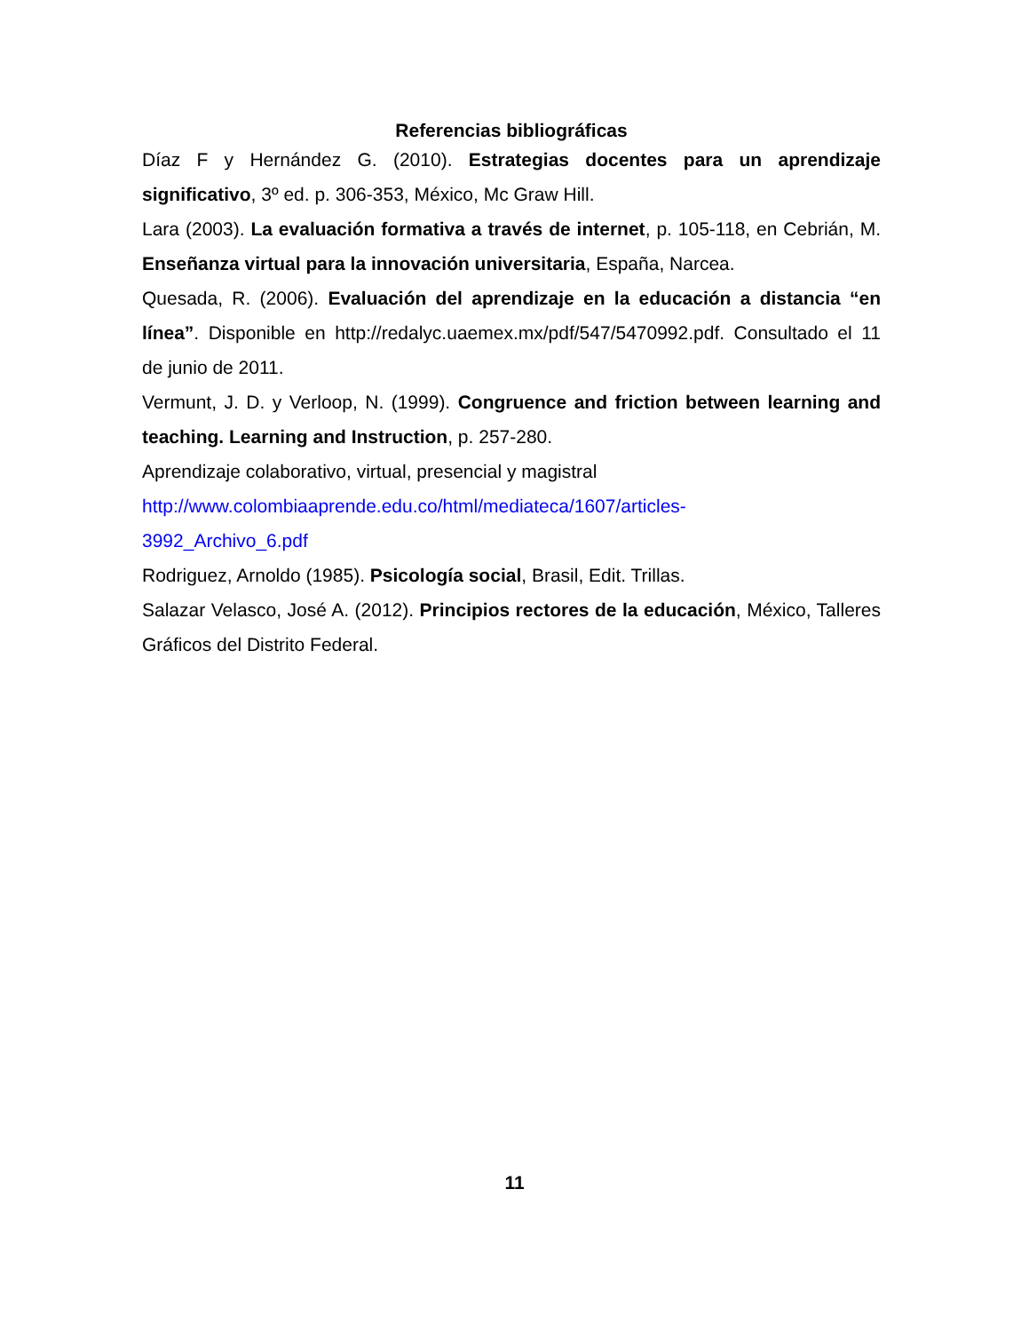Referencias bibliográficas
Díaz F y Hernández G. (2010). Estrategias docentes para un aprendizaje significativo, 3º ed. p. 306-353, México, Mc Graw Hill.
Lara (2003). La evaluación formativa a través de internet, p. 105-118, en Cebrián, M. Enseñanza virtual para la innovación universitaria, España, Narcea.
Quesada, R. (2006). Evaluación del aprendizaje en la educación a distancia “en línea”. Disponible en http://redalyc.uaemex.mx/pdf/547/5470992.pdf. Consultado el 11 de junio de 2011.
Vermunt, J. D. y Verloop, N. (1999). Congruence and friction between learning and teaching. Learning and Instruction, p. 257-280.
Aprendizaje colaborativo, virtual, presencial y magistral
http://www.colombiaaprende.edu.co/html/mediateca/1607/articles-
3992_Archivo_6.pdf
Rodriguez, Arnoldo (1985). Psicología social, Brasil, Edit. Trillas.
Salazar Velasco, José A. (2012). Principios rectores de la educación, México, Talleres Gráficos del Distrito Federal.
11